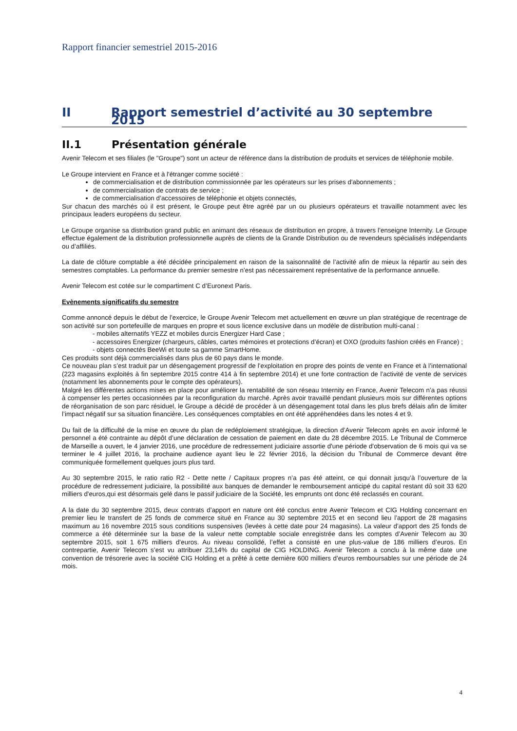Rapport financier semestriel 2015-2016
II Rapport semestriel d’activité au 30 septembre 2015
II.1 Présentation générale
Avenir Telecom et ses filiales (le "Groupe") sont un acteur de référence dans la distribution de produits et services de téléphonie mobile.
Le Groupe intervient en France et à l'étranger comme société :
de commercialisation et de distribution commissionnée par les opérateurs sur les prises d'abonnements ;
de commercialisation de contrats de service ;
de commercialisation d’accessoires de téléphonie et objets connectés,
Sur chacun des marchés où il est présent, le Groupe peut être agréé par un ou plusieurs opérateurs et travaille notamment avec les principaux leaders européens du secteur.
Le Groupe organise sa distribution grand public en animant des réseaux de distribution en propre, à travers l’enseigne Internity. Le Groupe effectue également de la distribution professionnelle auprès de clients de la Grande Distribution ou de revendeurs spécialisés indépendants ou d’affiliés.
La date de clôture comptable a été décidée principalement en raison de la saisonnalité de l’activité afin de mieux la répartir au sein des semestres comptables. La performance du premier semestre n’est pas nécessairement représentative de la performance annuelle.
Avenir Telecom est cotée sur le compartiment C d’Euronext Paris.
Evènements significatifs du semestre
Comme annoncé depuis le début de l’exercice, le Groupe Avenir Telecom met actuellement en œuvre un plan stratégique de recentrage de son activité sur son portefeuille de marques en propre et sous licence exclusive dans un modèle de distribution multi-canal :
- mobiles alternatifs YEZZ et mobiles durcis Energizer Hard Case ;
- accessoires Energizer (chargeurs, câbles, cartes mémoires et protections d’écran) et OXO (produits fashion créés en France) ;
- objets connectés BeeWi et toute sa gamme SmartHome.
Ces produits sont déjà commercialisés dans plus de 60 pays dans le monde.
Ce nouveau plan s’est traduit par un désengagement progressif de l’exploitation en propre des points de vente en France et à l’international (223 magasins exploités à fin septembre 2015 contre 414 à fin septembre 2014) et une forte contraction de l’activité de vente de services (notamment les abonnements pour le compte des opérateurs).
Malgré les différentes actions mises en place pour améliorer la rentabilité de son réseau Internity en France, Avenir Telecom n’a pas réussi à compenser les pertes occasionnées par la reconfiguration du marché. Après avoir travaillé pendant plusieurs mois sur différentes options de réorganisation de son parc résiduel, le Groupe a décidé de procéder à un désengagement total dans les plus brefs délais afin de limiter l’impact négatif sur sa situation financière. Les conséquences comptables en ont été appréhendées dans les notes 4 et 9.
Du fait de la difficulté de la mise en œuvre du plan de redéploiement stratégique, la direction d’Avenir Telecom après en avoir informé le personnel a été contrainte au dépôt d’une déclaration de cessation de paiement en date du 28 décembre 2015. Le Tribunal de Commerce de Marseille a ouvert, le 4 janvier 2016, une procédure de redressement judiciaire assortie d'une période d'observation de 6 mois qui va se terminer le 4 juillet 2016, la prochaine audience ayant lieu le 22 février 2016, la décision du Tribunal de Commerce devant être communiquée formellement quelques jours plus tard.
Au 30 septembre 2015, le ratio ratio R2 - Dette nette / Capitaux propres n’a pas été atteint, ce qui donnait jusqu’à l’ouverture de la procédure de redressement judiciaire, la possibilité aux banques de demander le remboursement anticipé du capital restant dû soit 33 620 milliers d'euros,qui est désormais gelé dans le passif judiciaire de la Société, les emprunts ont donc été reclassés en courant.
A la date du 30 septembre 2015, deux contrats d’apport en nature ont été conclus entre Avenir Telecom et CIG Holding concernant en premier lieu le transfert de 25 fonds de commerce situé en France au 30 septembre 2015 et en second lieu l’apport de 28 magasins maximum au 16 novembre 2015 sous conditions suspensives (levées à cette date pour 24 magasins). La valeur d’apport des 25 fonds de commerce a été déterminée sur la base de la valeur nette comptable sociale enregistrée dans les comptes d’Avenir Telecom au 30 septembre 2015, soit 1 675 milliers d’euros. Au niveau consolidé, l’effet a consisté en une plus-value de 186 milliers d’euros. En contrepartie, Avenir Telecom s’est vu attribuer 23,14% du capital de CIG HOLDING. Avenir Telecom a conclu à la même date une convention de trésorerie avec la société CIG Holding et a prêté à cette dernière 600 milliers d’euros remboursables sur une période de 24 mois.
4